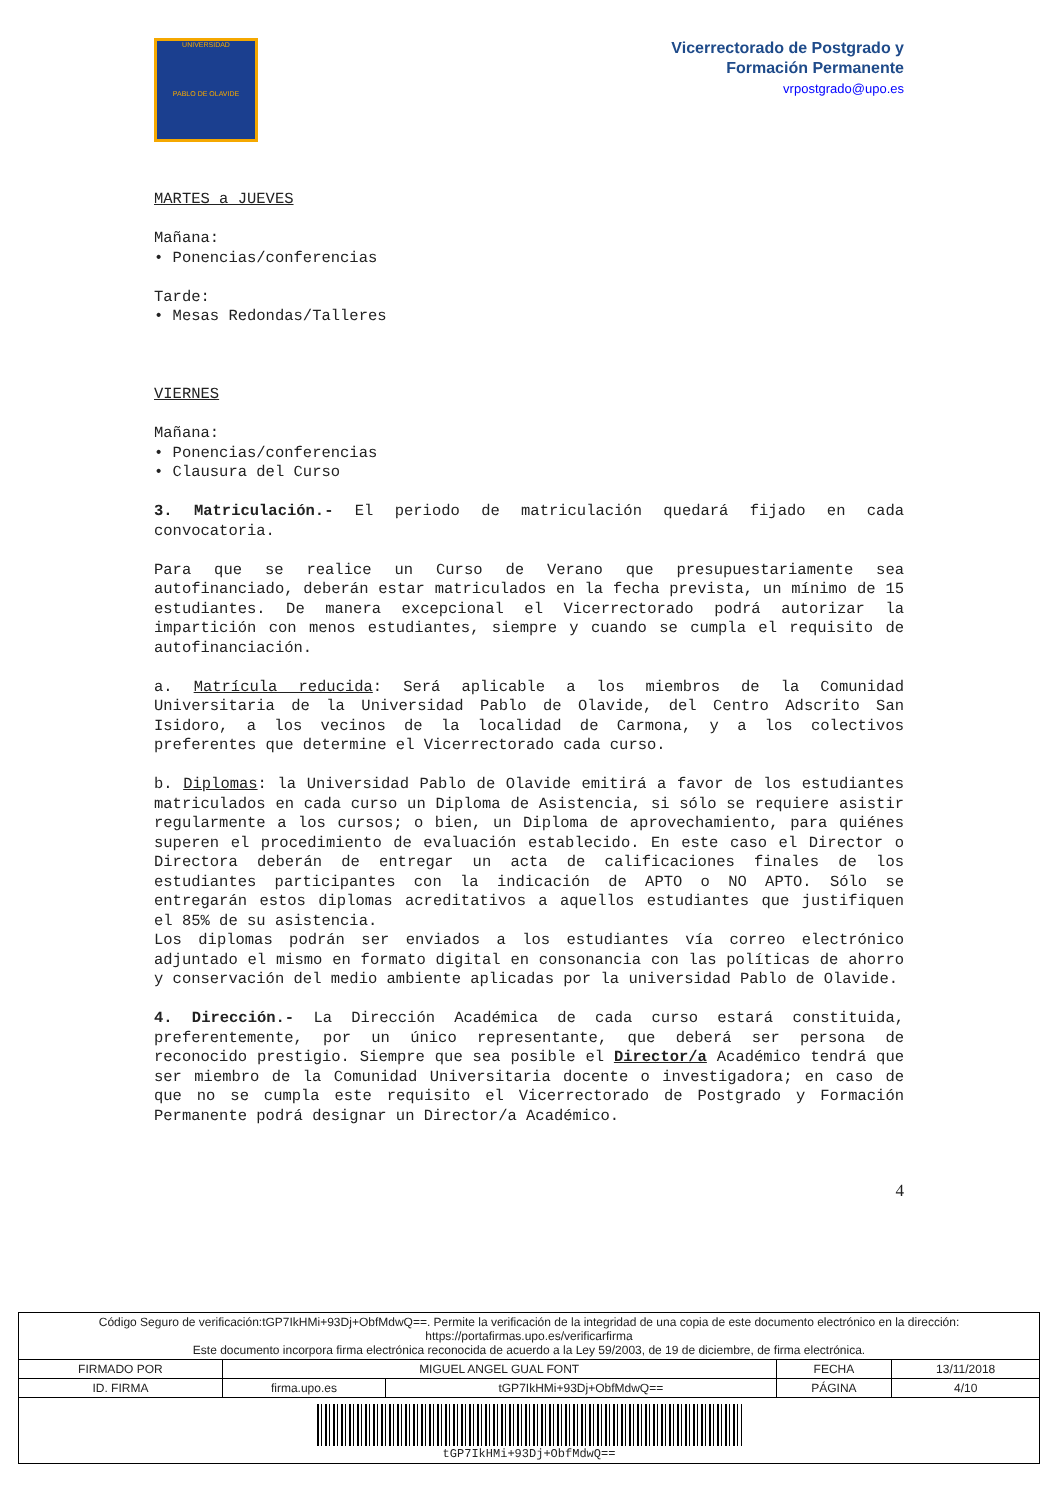UNIVERSIDAD
PABLO DE OLAVIDE
Vicerrectorado de Postgrado y
Formación Permanente
vrpostgrado@upo.es
MARTES a JUEVES
Mañana:
• Ponencias/conferencias
Tarde:
• Mesas Redondas/Talleres
VIERNES
Mañana:
• Ponencias/conferencias
• Clausura del Curso
3. Matriculación.- El periodo de matriculación quedará fijado en cada convocatoria.
Para que se realice un Curso de Verano que presupuestariamente sea autofinanciado, deberán estar matriculados en la fecha prevista, un mínimo de 15 estudiantes. De manera excepcional el Vicerrectorado podrá autorizar la impartición con menos estudiantes, siempre y cuando se cumpla el requisito de autofinanciación.
a. Matrícula reducida: Será aplicable a los miembros de la Comunidad Universitaria de la Universidad Pablo de Olavide, del Centro Adscrito San Isidoro, a los vecinos de la localidad de Carmona, y a los colectivos preferentes que determine el Vicerrectorado cada curso.
b. Diplomas: la Universidad Pablo de Olavide emitirá a favor de los estudiantes matriculados en cada curso un Diploma de Asistencia, si sólo se requiere asistir regularmente a los cursos; o bien, un Diploma de aprovechamiento, para quiénes superen el procedimiento de evaluación establecido. En este caso el Director o Directora deberán de entregar un acta de calificaciones finales de los estudiantes participantes con la indicación de APTO o NO APTO. Sólo se entregarán estos diplomas acreditativos a aquellos estudiantes que justifiquen el 85% de su asistencia.
Los diplomas podrán ser enviados a los estudiantes vía correo electrónico adjuntado el mismo en formato digital en consonancia con las políticas de ahorro y conservación del medio ambiente aplicadas por la universidad Pablo de Olavide.
4. Dirección.- La Dirección Académica de cada curso estará constituida, preferentemente, por un único representante, que deberá ser persona de reconocido prestigio. Siempre que sea posible el Director/a Académico tendrá que ser miembro de la Comunidad Universitaria docente o investigadora; en caso de que no se cumpla este requisito el Vicerrectorado de Postgrado y Formación Permanente podrá designar un Director/a Académico.
4
| Código Seguro de verificación:tGP7IkHMi+93Dj+ObfMdwQ==. Permite la verificación de la integridad de una copia de este documento electrónico en la dirección: https://portafirmas.upo.es/verificarfirma Este documento incorpora firma electrónica reconocida de acuerdo a la Ley 59/2003, de 19 de diciembre, de firma electrónica. | | | | |
| FIRMADO POR | MIGUEL ANGEL GUAL FONT | | FECHA | 13/11/2018 |
| ID. FIRMA | firma.upo.es | tGP7IkHMi+93Dj+ObfMdwQ== | PÁGINA | 4/10 |
| tGP7IkHMi+93Dj+ObfMdwQ== | | | | |